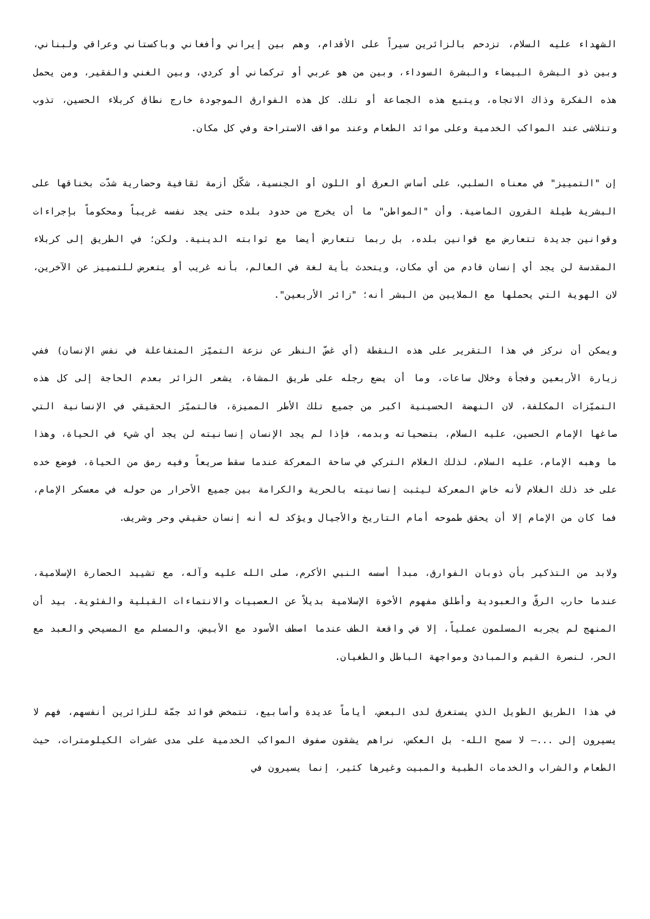الشهداء عليه السلام، تزدحم بالزائرين سيراً على الأقدام، وهم بين إيراني وأفغاني وباكستاني وعراقي ولبناني، وبين ذو البشرة البيضاء والبشرة السوداء، وبين من هو عربي أو تركماني أو كردي، وبين الغني والفقير، ومن يحمل هذه الفكرة وذاك الاتجاه، ويتبع هذه الجماعة أو تلك. كل هذه الفوارق الموجودة خارج نطاق كربلاء الحسين، تذوب وتتلاشى عند المواكب الخدمية وعلى موائد الطعام وعند مواقف الاستراحة وفي كل مكان.
إن "التمييز" في معناه السلبي، على أساس العرق أو اللون أو الجنسية، شكّل أزمة ثقافية وحضارية شدّت بخناقها على البشرية طيلة القرون الماضية. وأن "المواطن" ما أن يخرج من حدود بلده حتى يجد نفسه غريباً ومحكوماً بإجراءات وقوانين جديدة تتعارض مع قوانين بلده، بل ربما تتعارض أيضا مع ثوابته الدينية. ولكن؛ في الطريق إلى كربلاء المقدسة لن يجد أي إنسان قادم من أي مكان، ويتحدث بأية لغة في العالم، بأنه غريب أو يتعرض للتمييز عن الآخرين، لان الهوية التي يحملها مع الملايين من البشر أنه؛ "زائر الأربعين".
ويمكن أن نركز في هذا التقرير على هذه النقطة (أي غضّ النظر عن نزعة التميّز المتفاعلة في نفس الإنسان) ففي زيارة الأربعين وفجأة وخلال ساعات، وما أن يضع رجله على طريق المشاة، يشعر الزائر بعدم الحاجة إلى كل هذه التميّزات المكلفة، لان النهضة الحسينية اكبر من جميع تلك الأطر المميزة، فالتميّز الحقيقي في الإنسانية التي صاغها الإمام الحسين، عليه السلام، بتضحياته وبدمه، فإذا لم يجد الإنسان إنسانيته لن يجد أي شيء في الحياة، وهذا ما وهبه الإمام، عليه السلام، لذلك الغلام التركي في ساحة المعركة عندما سقط صريعاً وفيه رمق من الحياة، فوضع خده على خد ذلك الغلام لأنه خاض المعركة ليثبت إنسانيته بالحرية والكرامة بين جميع الأحرار من حوله في معسكر الإمام، فما كان من الإمام إلا أن يحقق طموحه أمام التاريخ والأجيال ويؤكد له أنه إنسان حقيقي وحر وشريف.
ولابد من التذكير بأن ذوبان الفوارق، مبدأ أسسه النبي الأكرم، صلى الله عليه وآله، مع تشييد الحضارة الإسلامية، عندما حارب الرقّ والعبودية وأطلق مفهوم الأخوة الإسلامية بديلاً عن العصبيات والانتماءات القبلية والفئوية. بيد أن المنهج لم يجربه المسلمون عملياً، إلا في واقعة الطف عندما اصطف الأسود مع الأبيض، والمسلم مع المسيحي والعبد مع الحر، لنصرة القيم والمبادئ ومواجهة الباطل والطغيان.
في هذا الطريق الطويل الذي يستغرق لدى البعض، أياماً عديدة وأسابيع، تتمخض فوائد جمّة للزائرين أنفسهم، فهم لا يسيرون إلى ...– لا سمح الله- بل العكس، نراهم يشقون صفوف المواكب الخدمية على مدى عشرات الكيلومترات، حيث الطعام والشراب والخدمات الطبية والمبيت وغيرها كثير، إنما يسيرون في